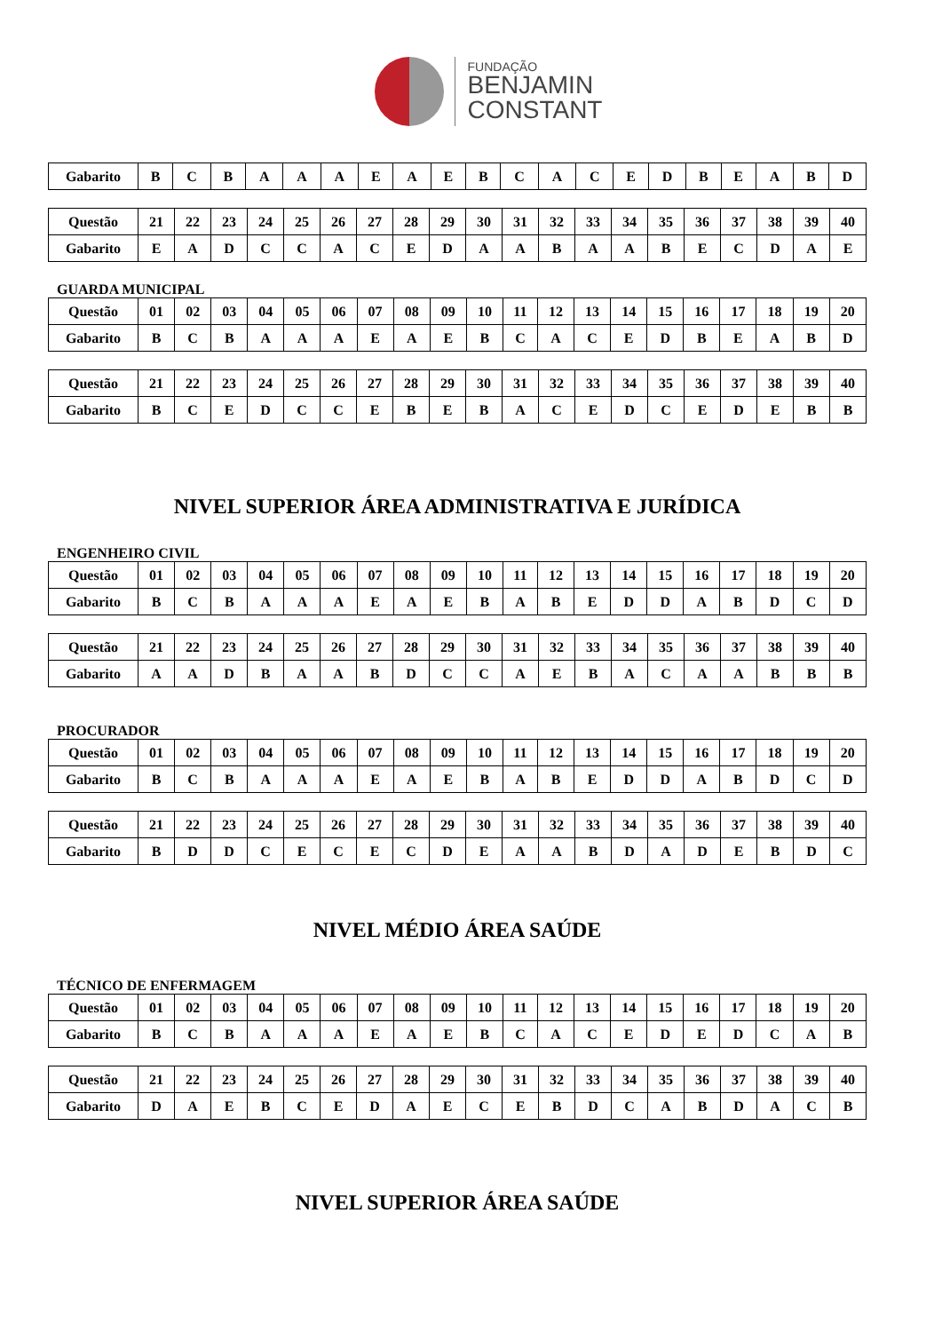FUNDAÇÃO
BENJAMIN
CONSTANT
| Gabarito | B | C | B | A | A | A | E | A | E | B | C | A | C | E | D | B | E | A | B | D |
| Questão | 21 | 22 | 23 | 24 | 25 | 26 | 27 | 28 | 29 | 30 | 31 | 32 | 33 | 34 | 35 | 36 | 37 | 38 | 39 | 40 |
| Gabarito | E | A | D | C | C | A | C | E | D | A | A | B | A | A | B | E | C | D | A | E |
GUARDA MUNICIPAL
| Questão | 01 | 02 | 03 | 04 | 05 | 06 | 07 | 08 | 09 | 10 | 11 | 12 | 13 | 14 | 15 | 16 | 17 | 18 | 19 | 20 |
| Gabarito | B | C | B | A | A | A | E | A | E | B | C | A | C | E | D | B | E | A | B | D |
| Questão | 21 | 22 | 23 | 24 | 25 | 26 | 27 | 28 | 29 | 30 | 31 | 32 | 33 | 34 | 35 | 36 | 37 | 38 | 39 | 40 |
| Gabarito | B | C | E | D | C | C | E | B | E | B | A | C | E | D | C | E | D | E | B | B |
NIVEL SUPERIOR ÁREA ADMINISTRATIVA E JURÍDICA
ENGENHEIRO CIVIL
| Questão | 01 | 02 | 03 | 04 | 05 | 06 | 07 | 08 | 09 | 10 | 11 | 12 | 13 | 14 | 15 | 16 | 17 | 18 | 19 | 20 |
| Gabarito | B | C | B | A | A | A | E | A | E | B | A | B | E | D | D | A | B | D | C | D |
| Questão | 21 | 22 | 23 | 24 | 25 | 26 | 27 | 28 | 29 | 30 | 31 | 32 | 33 | 34 | 35 | 36 | 37 | 38 | 39 | 40 |
| Gabarito | A | A | D | B | A | A | B | D | C | C | A | E | B | A | C | A | A | B | B | B |
PROCURADOR
| Questão | 01 | 02 | 03 | 04 | 05 | 06 | 07 | 08 | 09 | 10 | 11 | 12 | 13 | 14 | 15 | 16 | 17 | 18 | 19 | 20 |
| Gabarito | B | C | B | A | A | A | E | A | E | B | A | B | E | D | D | A | B | D | C | D |
| Questão | 21 | 22 | 23 | 24 | 25 | 26 | 27 | 28 | 29 | 30 | 31 | 32 | 33 | 34 | 35 | 36 | 37 | 38 | 39 | 40 |
| Gabarito | B | D | D | C | E | C | E | C | D | E | A | A | B | D | A | D | E | B | D | C |
NIVEL MÉDIO ÁREA SAÚDE
TÉCNICO DE ENFERMAGEM
| Questão | 01 | 02 | 03 | 04 | 05 | 06 | 07 | 08 | 09 | 10 | 11 | 12 | 13 | 14 | 15 | 16 | 17 | 18 | 19 | 20 |
| Gabarito | B | C | B | A | A | A | E | A | E | B | C | A | C | E | D | E | D | C | A | B |
| Questão | 21 | 22 | 23 | 24 | 25 | 26 | 27 | 28 | 29 | 30 | 31 | 32 | 33 | 34 | 35 | 36 | 37 | 38 | 39 | 40 |
| Gabarito | D | A | E | B | C | E | D | A | E | C | E | B | D | C | A | B | D | A | C | B |
NIVEL SUPERIOR ÁREA SAÚDE